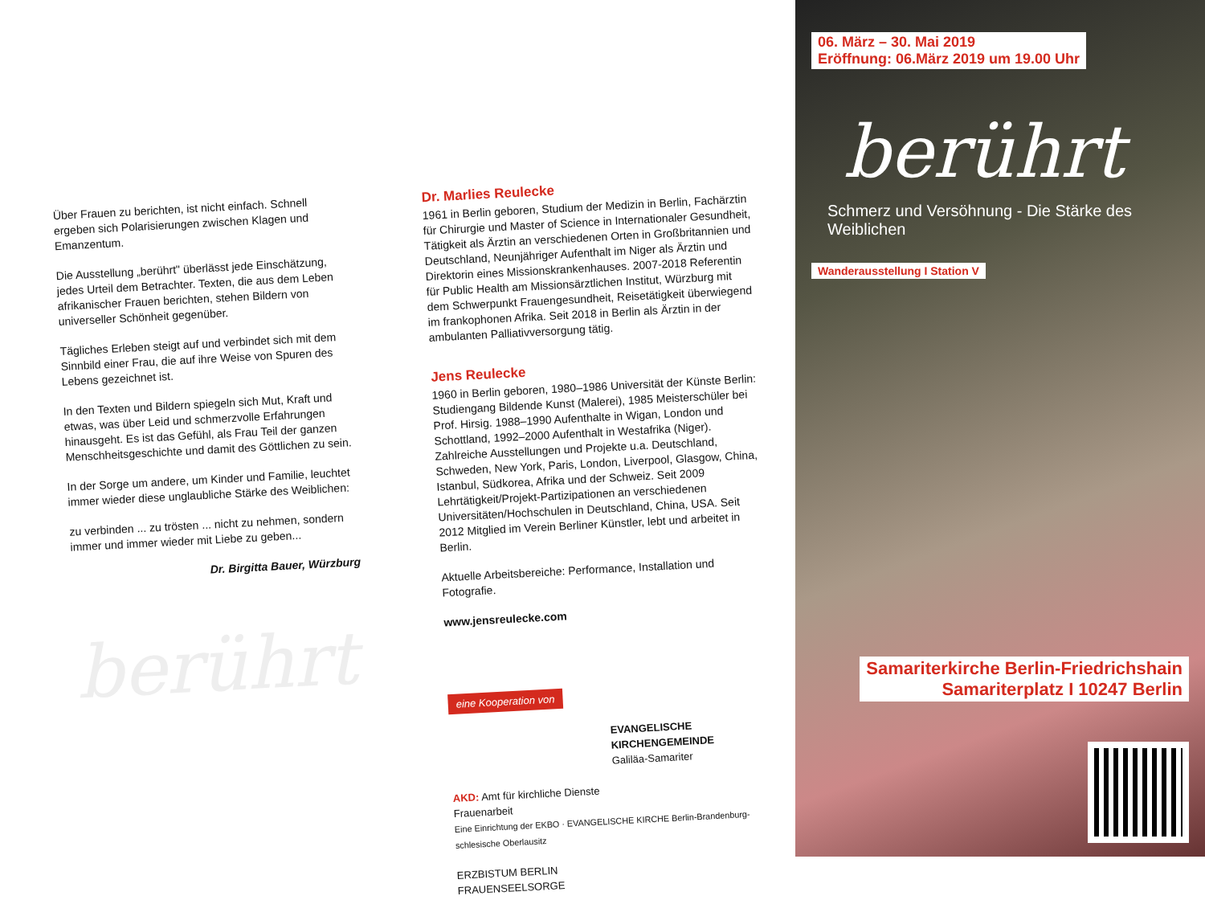Über Frauen zu berichten, ist nicht einfach. Schnell ergeben sich Polarisierungen zwischen Klagen und Emanzentum.
Die Ausstellung „berührt" überlässt jede Einschätzung, jedes Urteil dem Betrachter. Texten, die aus dem Leben afrikanischer Frauen berichten, stehen Bildern von universeller Schönheit gegenüber.
Tägliches Erleben steigt auf und verbindet sich mit dem Sinnbild einer Frau, die auf ihre Weise von Spuren des Lebens gezeichnet ist.
In den Texten und Bildern spiegeln sich Mut, Kraft und etwas, was über Leid und schmerzvolle Erfahrungen hinausgeht. Es ist das Gefühl, als Frau Teil der ganzen Menschheitsgeschichte und damit des Göttlichen zu sein.
In der Sorge um andere, um Kinder und Familie, leuchtet immer wieder diese unglaubliche Stärke des Weiblichen:
zu verbinden ... zu trösten ... nicht zu nehmen, sondern immer und immer wieder mit Liebe zu geben...
Dr. Birgitta Bauer, Würzburg
berührt
Dr. Marlies Reulecke
1961 in Berlin geboren, Studium der Medizin in Berlin, Fachärztin für Chirurgie und Master of Science in Internationaler Gesundheit, Tätigkeit als Ärztin an verschiedenen Orten in Großbritannien und Deutschland, Neunjähriger Aufenthalt im Niger als Ärztin und Direktorin eines Missionskrankenhauses. 2007-2018 Referentin für Public Health am Missionsärztlichen Institut, Würzburg mit dem Schwerpunkt Frauengesundheit, Reisetätigkeit überwiegend im frankophonen Afrika. Seit 2018 in Berlin als Ärztin in der ambulanten Palliativversorgung tätig.
Jens Reulecke
1960 in Berlin geboren, 1980–1986 Universität der Künste Berlin: Studiengang Bildende Kunst (Malerei), 1985 Meisterschüler bei Prof. Hirsig. 1988–1990 Aufenthalte in Wigan, London und Schottland, 1992–2000 Aufenthalt in Westafrika (Niger). Zahlreiche Ausstellungen und Projekte u.a. Deutschland, Schweden, New York, Paris, London, Liverpool, Glasgow, China, Istanbul, Südkorea, Afrika und der Schweiz. Seit 2009 Lehrtätigkeit/Projekt-Partizipationen an verschiedenen Universitäten/Hochschulen in Deutschland, China, USA. Seit 2012 Mitglied im Verein Berliner Künstler, lebt und arbeitet in Berlin.
Aktuelle Arbeitsbereiche: Performance, Installation und Fotografie.
www.jensreulecke.com
eine Kooperation von
EVANGELISCHE KIRCHENGEMEINDE
Galiläa-Samariter
AKD: Amt für kirchliche Dienste
Frauenarbeit
Eine Einrichtung der EKBO · EVANGELISCHE KIRCHE Berlin-Brandenburg-schlesische Oberlausitz
ERZBISTUM BERLIN
FRAUENSEELSORGE
06. März – 30. Mai 2019
Eröffnung: 06.März 2019 um 19.00 Uhr
berührt
Schmerz und Versöhnung - Die Stärke des Weiblichen
Wanderausstellung I Station V
Samariterkirche Berlin-Friedrichshain
Samariterplatz I 10247 Berlin